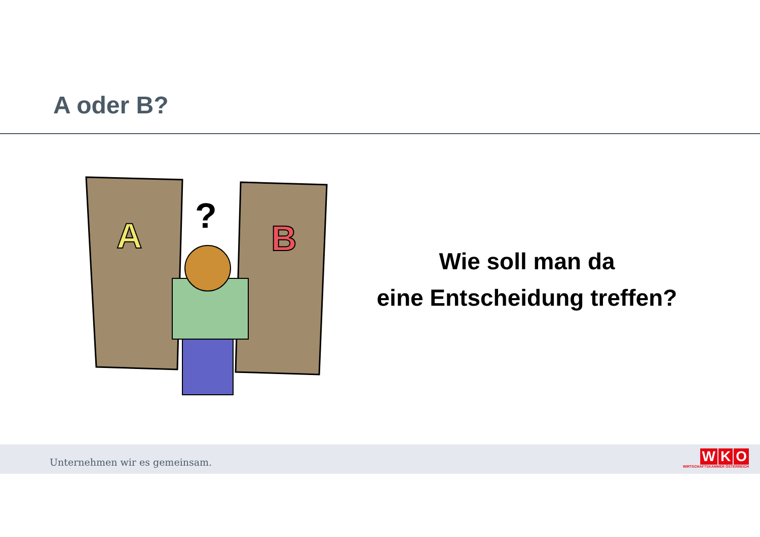A oder B?
A
B
?
Wie soll man da
eine Entscheidung treffen?
Unternehmen wir es gemeinsam.
W K O
WIRTSCHAFTSKAMMER ÖSTERREICH